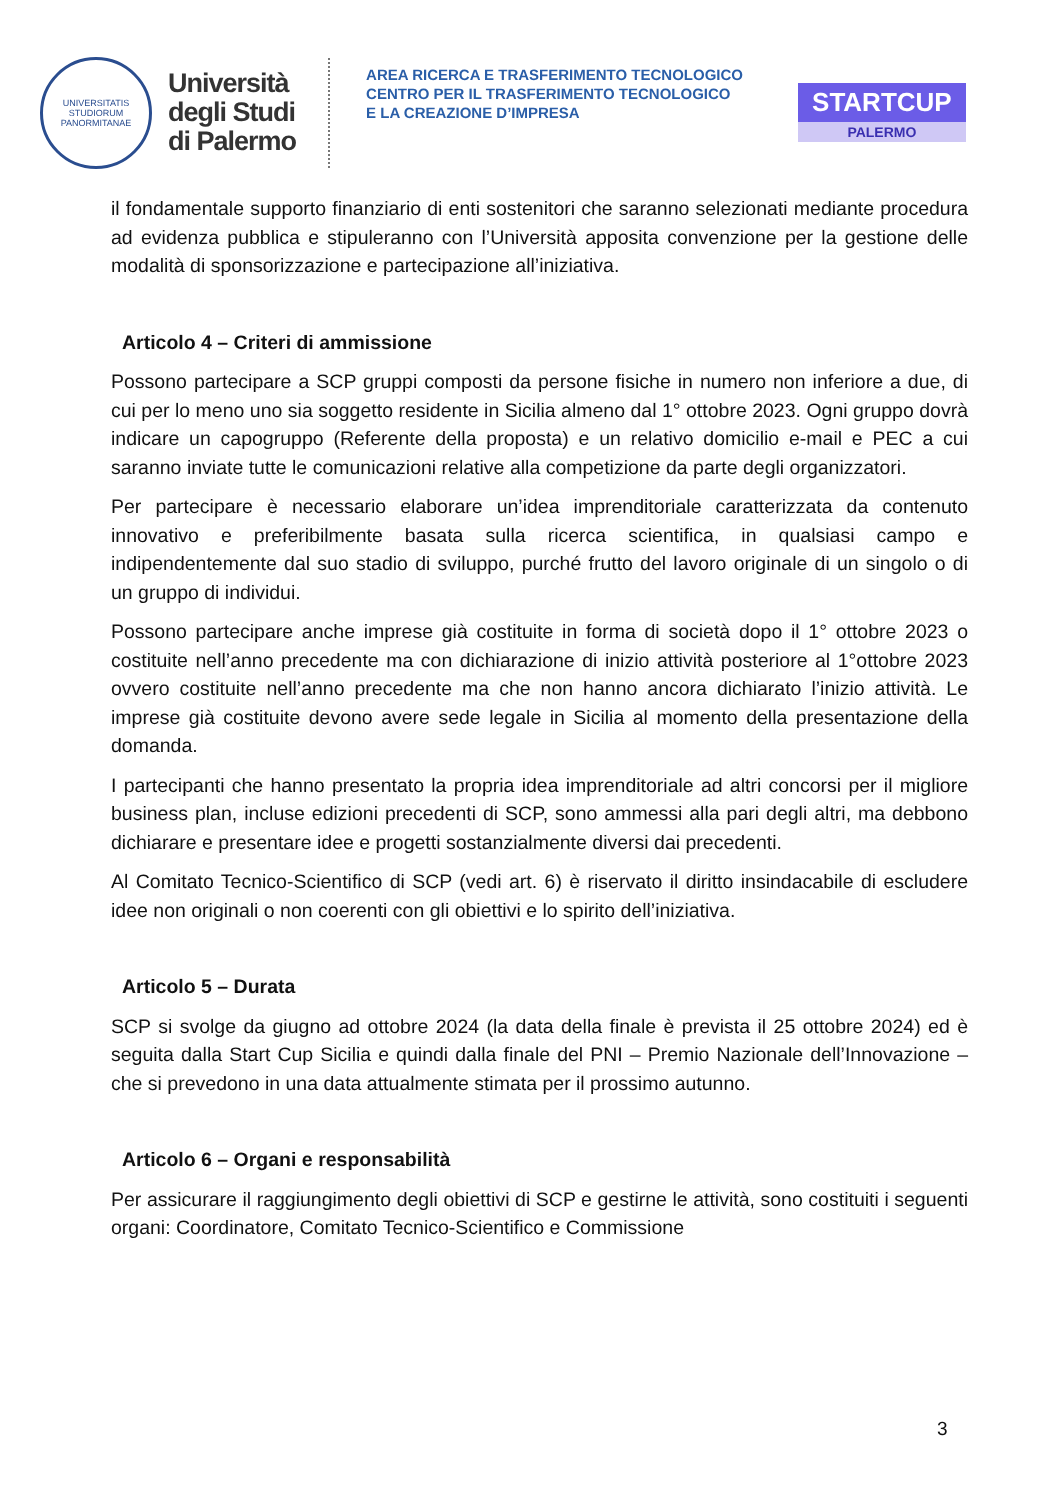UNIVERSITATIS
STUDIORUM
PANORMITANAE
Università
degli Studi
di Palermo
AREA RICERCA E TRASFERIMENTO TECNOLOGICO
CENTRO PER IL TRASFERIMENTO TECNOLOGICO
E LA CREAZIONE D’IMPRESA
STARTCUP
PALERMO
il fondamentale supporto finanziario di enti sostenitori che saranno selezionati mediante procedura ad evidenza pubblica e stipuleranno con l’Università apposita convenzione per la gestione delle modalità di sponsorizzazione e partecipazione all’iniziativa.
Articolo 4 – Criteri di ammissione
Possono partecipare a SCP gruppi composti da persone fisiche in numero non inferiore a due, di cui per lo meno uno sia soggetto residente in Sicilia almeno dal 1° ottobre 2023. Ogni gruppo dovrà indicare un capogruppo (Referente della proposta) e un relativo domicilio e-mail e PEC a cui saranno inviate tutte le comunicazioni relative alla competizione da parte degli organizzatori.
Per partecipare è necessario elaborare un’idea imprenditoriale caratterizzata da contenuto innovativo e preferibilmente basata sulla ricerca scientifica, in qualsiasi campo e indipendentemente dal suo stadio di sviluppo, purché frutto del lavoro originale di un singolo o di un gruppo di individui.
Possono partecipare anche imprese già costituite in forma di società dopo il 1° ottobre 2023 o costituite nell’anno precedente ma con dichiarazione di inizio attività posteriore al 1°ottobre 2023 ovvero costituite nell’anno precedente ma che non hanno ancora dichiarato l’inizio attività. Le imprese già costituite devono avere sede legale in Sicilia al momento della presentazione della domanda.
I partecipanti che hanno presentato la propria idea imprenditoriale ad altri concorsi per il migliore business plan, incluse edizioni precedenti di SCP, sono ammessi alla pari degli altri, ma debbono dichiarare e presentare idee e progetti sostanzialmente diversi dai precedenti.
Al Comitato Tecnico-Scientifico di SCP (vedi art. 6) è riservato il diritto insindacabile di escludere idee non originali o non coerenti con gli obiettivi e lo spirito dell’iniziativa.
Articolo 5 – Durata
SCP si svolge da giugno ad ottobre 2024 (la data della finale è prevista il 25 ottobre 2024) ed è seguita dalla Start Cup Sicilia e quindi dalla finale del PNI – Premio Nazionale dell’Innovazione – che si prevedono in una data attualmente stimata per il prossimo autunno.
Articolo 6 – Organi e responsabilità
Per assicurare il raggiungimento degli obiettivi di SCP e gestirne le attività, sono costituiti i seguenti organi: Coordinatore, Comitato Tecnico-Scientifico e Commissione
3